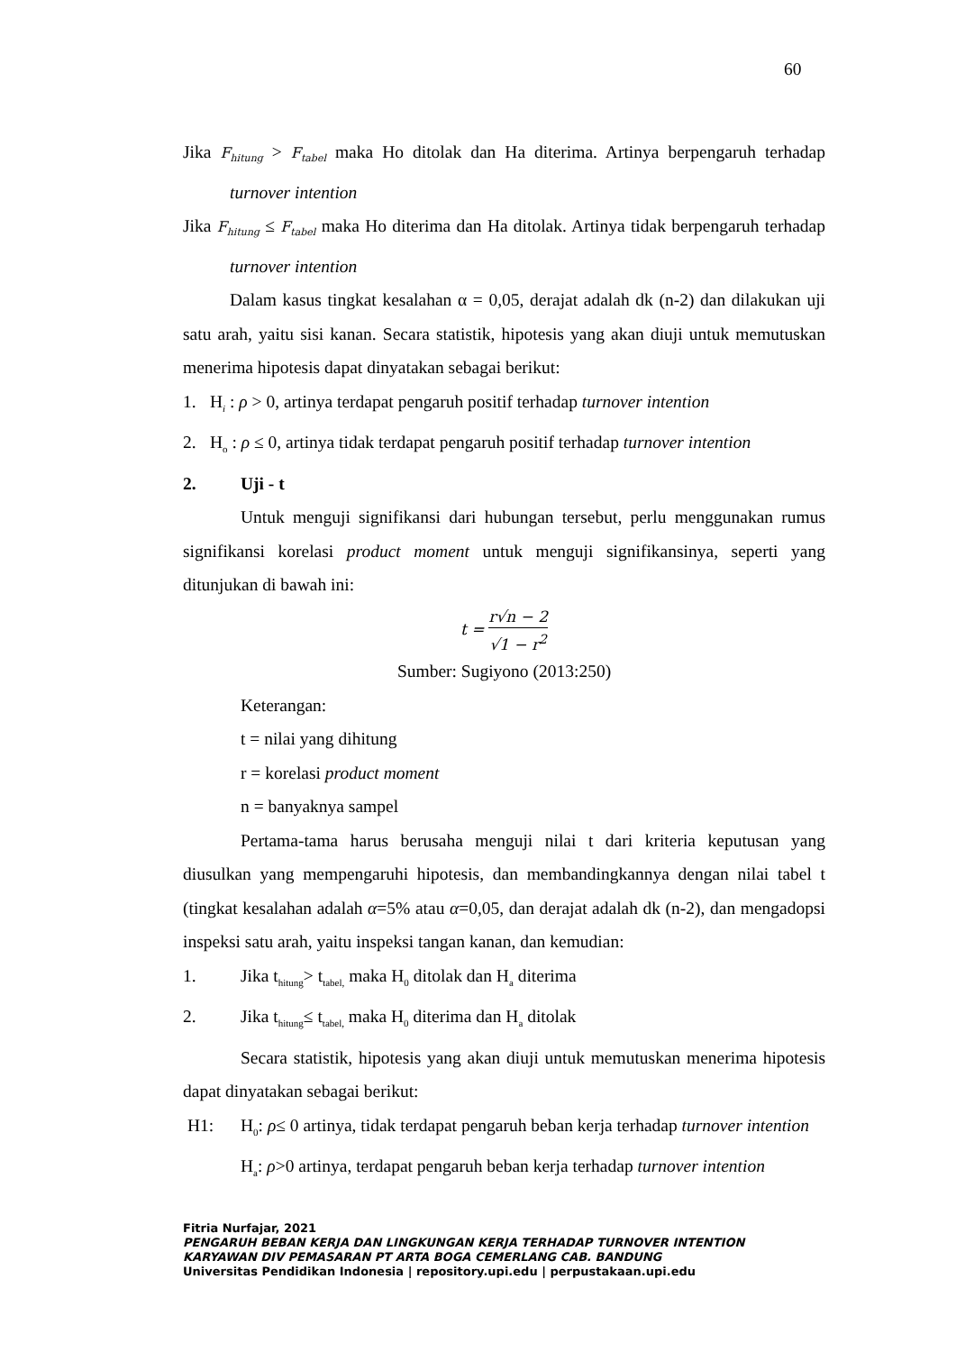60
Jika F<sub>hitung</sub> > F<sub>tabel</sub> maka Ho ditolak dan Ha diterima. Artinya berpengaruh terhadap turnover intention
Jika F<sub>hitung</sub> ≤ F<sub>tabel</sub> maka Ho diterima dan Ha ditolak. Artinya tidak berpengaruh terhadap turnover intention
Dalam kasus tingkat kesalahan α = 0,05, derajat adalah dk (n-2) dan dilakukan uji satu arah, yaitu sisi kanan. Secara statistik, hipotesis yang akan diuji untuk memutuskan menerima hipotesis dapat dinyatakan sebagai berikut:
1. H<sub>i</sub> : ρ > 0, artinya terdapat pengaruh positif terhadap turnover intention
2. H<sub>o</sub> : ρ ≤ 0, artinya tidak terdapat pengaruh positif terhadap turnover intention
2. Uji - t
Untuk menguji signifikansi dari hubungan tersebut, perlu menggunakan rumus signifikansi korelasi product moment untuk menguji signifikansinya, seperti yang ditunjukan di bawah ini:
t =
r√n − 2
√1 − r<sup>2</sup>
Sumber: Sugiyono (2013:250)
Keterangan:
t = nilai yang dihitung
r = korelasi product moment
n = banyaknya sampel
Pertama-tama harus berusaha menguji nilai t dari kriteria keputusan yang diusulkan yang mempengaruhi hipotesis, dan membandingkannya dengan nilai tabel t (tingkat kesalahan adalah α=5% atau α=0,05, dan derajat adalah dk (n-2), dan mengadopsi inspeksi satu arah, yaitu inspeksi tangan kanan, dan kemudian:
1. Jika t<sub>hitung</sub>> t<sub>tabel,</sub> maka H<sub>0</sub> ditolak dan H<sub>a</sub> diterima
2. Jika t<sub>hitung</sub>≤ t<sub>tabel,</sub> maka H<sub>0</sub> diterima dan H<sub>a</sub> ditolak
Secara statistik, hipotesis yang akan diuji untuk memutuskan menerima hipotesis dapat dinyatakan sebagai berikut:
H1: H<sub>0</sub>: ρ≤ 0 artinya, tidak terdapat pengaruh beban kerja terhadap turnover intention
H<sub>a</sub>: ρ>0 artinya, terdapat pengaruh beban kerja terhadap turnover intention
Fitria Nurfajar, 2021
PENGARUH BEBAN KERJA DAN LINGKUNGAN KERJA TERHADAP TURNOVER INTENTION
KARYAWAN DIV PEMASARAN PT ARTA BOGA CEMERLANG CAB. BANDUNG
Universitas Pendidikan Indonesia | repository.upi.edu | perpustakaan.upi.edu